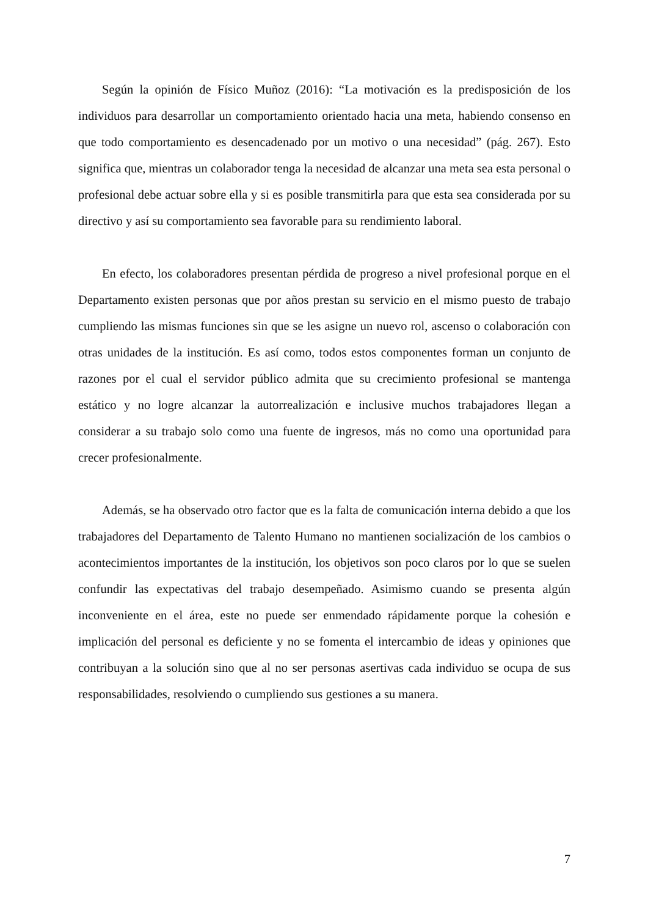Según la opinión de Físico Muñoz (2016): “La motivación es la predisposición de los individuos para desarrollar un comportamiento orientado hacia una meta, habiendo consenso en que todo comportamiento es desencadenado por un motivo o una necesidad” (pág. 267). Esto significa que, mientras un colaborador tenga la necesidad de alcanzar una meta sea esta personal o profesional debe actuar sobre ella y si es posible transmitirla para que esta sea considerada por su directivo y así su comportamiento sea favorable para su rendimiento laboral.
En efecto, los colaboradores presentan pérdida de progreso a nivel profesional porque en el Departamento existen personas que por años prestan su servicio en el mismo puesto de trabajo cumpliendo las mismas funciones sin que se les asigne un nuevo rol, ascenso o colaboración con otras unidades de la institución. Es así como, todos estos componentes forman un conjunto de razones por el cual el servidor público admita que su crecimiento profesional se mantenga estático y no logre alcanzar la autorrealización e inclusive muchos trabajadores llegan a considerar a su trabajo solo como una fuente de ingresos, más no como una oportunidad para crecer profesionalmente.
Además, se ha observado otro factor que es la falta de comunicación interna debido a que los trabajadores del Departamento de Talento Humano no mantienen socialización de los cambios o acontecimientos importantes de la institución, los objetivos son poco claros por lo que se suelen confundir las expectativas del trabajo desempeñado. Asimismo cuando se presenta algún inconveniente en el área, este no puede ser enmendado rápidamente porque la cohesión e implicación del personal es deficiente y no se fomenta el intercambio de ideas y opiniones que contribuyan a la solución sino que al no ser personas asertivas cada individuo se ocupa de sus responsabilidades, resolviendo o cumpliendo sus gestiones a su manera.
7